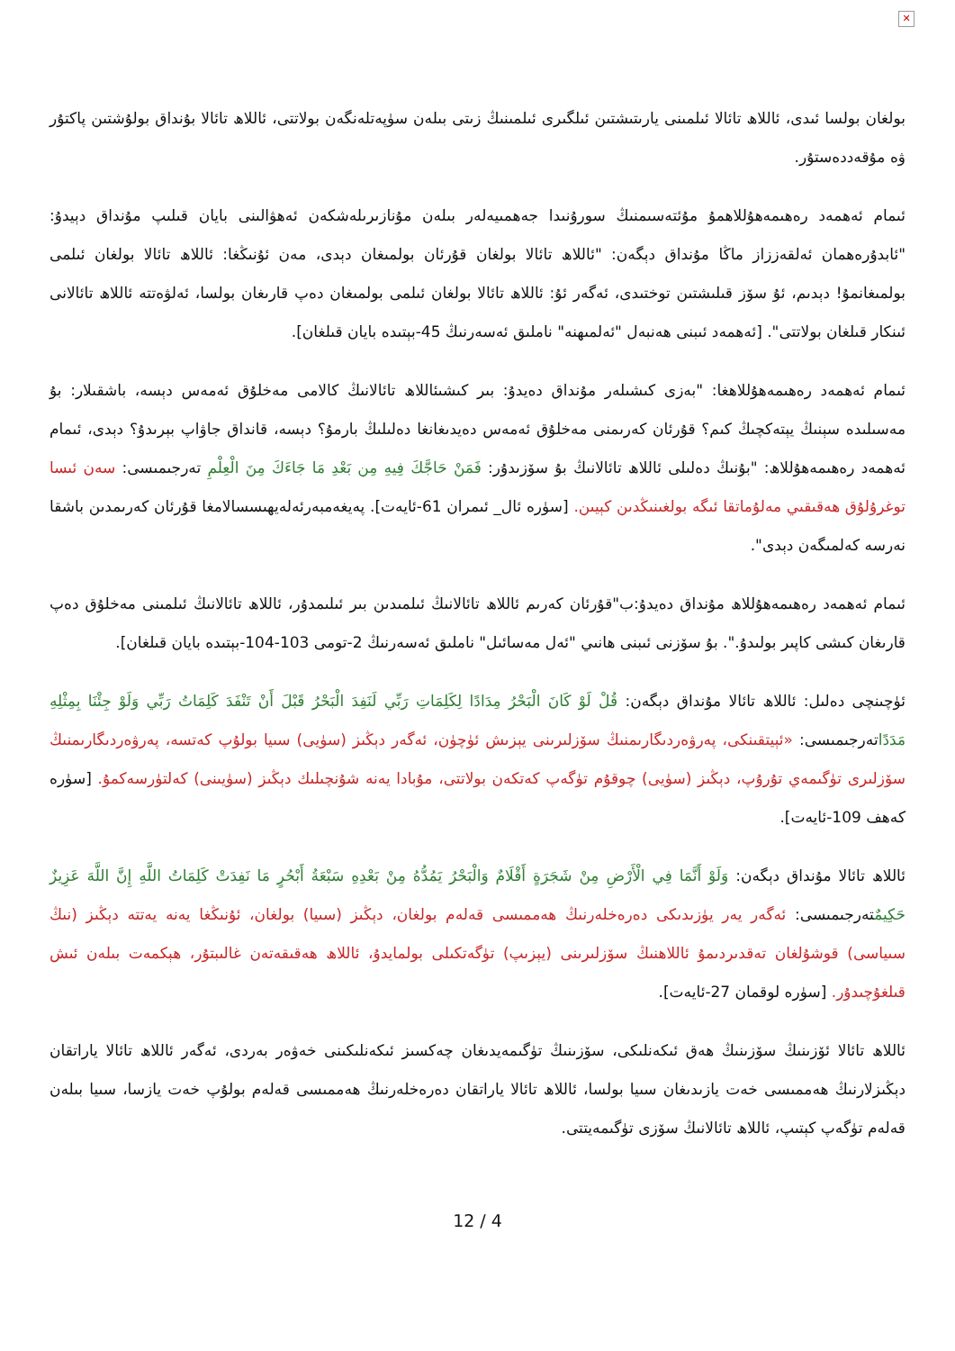✕
بولغان بولسا ئىدى، ئاللاھ تائالا ئىلمىنى يارىتىشتىن ئىلگىرى ئىلمىنىڭ زىتى بىلەن سۈپەتلەنگەن بولاتتى، ئاللاھ تائالا بۇنداق بولۇشتىن پاكتۇر ۋە مۇقەددەستۇر.
ئىمام ئەھمەد رەھىمەھۇللاھمۇ مۇئتەسىمنىڭ سورۇنىدا جەھمىيەلەر بىلەن مۇنازىرىلەشكەن ئەھۋالىنى بايان قىلىپ مۇنداق دېيدۇ: "ئابدۇرەھمان ئەلقەززاز ماڭا مۇنداق دېگەن: "ئاللاھ تائالا بولغان قۇرئان بولمىغان دېدى، مەن ئۇنىڭغا: ئاللاھ تائالا بولغان ئىلمى بولمىغانمۇ! دېدىم، ئۇ سۆز قىلىشتىن توختىدى، ئەگەر ئۇ: ئاللاھ تائالا بولغان ئىلمى بولمىغان دەپ قارىغان بولسا، ئەلۋەتتە ئاللاھ تائالانى ئىنكار قىلغان بولاتتى". [ئەھمەد ئىبنى ھەنبەل "ئەلمىھنە" ناملىق ئەسەرنىڭ 45-بېتىدە بايان قىلغان].
ئىمام ئەھمەد رەھىمەھۇللاھغا: "بەزى كىشىلەر مۇنداق دەيدۇ: بىر كىشىئاللاھ تائالانىڭ كالامى مەخلۇق ئەمەس دېسە، باشقىلار: بۇ مەسىلىدە سېنىڭ يېتەكچىڭ كىم؟ قۇرئان كەرىمنى مەخلۇق ئەمەس دەيدىغانغا دەلىلىڭ بارمۇ؟ دېسە، قانداق جاۋاپ بېرىدۇ؟ دېدى، ئىمام ئەھمەد رەھىمەھۇللاھ: "بۇنىڭ دەلىلى ئاللاھ تائالانىڭ بۇ سۆزىدۇر: فَمَنْ حَاجَّكَ فِيهِ مِن بَعْدِ مَا جَاءَكَ مِنَ الْعِلْمِ تەرجىمىسى: سەن ئىسا توغرۇلۇق ھەقىقىي مەلۇماتقا ئىگە بولغىنىڭدىن كېيىن. [سۈرە ئال_ ئىمران 61-ئايەت]. پەيغەمبەرئەلەيھىسسالامغا قۇرئان كەرىمدىن باشقا نەرسە كەلمىگەن دېدى".
ئىمام ئەھمەد رەھىمەھۇللاھ مۇنداق دەيدۇ:ب"قۇرئان كەرىم ئاللاھ تائالانىڭ ئىلمىدىن بىر ئىلىمدۇر، ئاللاھ تائالانىڭ ئىلمىنى مەخلۇق دەپ قارىغان كىشى كاپىر بولىدۇ.". بۇ سۆزنى ئىبنى ھانىي "ئەل مەسائىل" ناملىق ئەسەرنىڭ 2-تومى 103-104-بېتىدە بايان قىلغان].
ئۈچىنچى دەلىل: ئاللاھ تائالا مۇنداق دېگەن: قُلْ لَوْ كَانَ الْبَحْرُ مِدَادًا لِكَلِمَاتِ رَبِّي لَنَفِدَ الْبَحْرُ قَبْلَ أَنْ تَنْفَدَ كَلِمَاتُ رَبِّي وَلَوْ جِئْنَا بِمِثْلِهِ مَدَدًاتەرجىمىسى: «ئېيتقىنكى، پەرۋەردىگارىمنىڭ سۆزلىرىنى يېزىش ئۈچۈن، ئەگەر دېڭىز (سۈيى) سىيا بولۇپ كەتسە، پەرۋەردىگارىمنىڭ سۆزلىرى تۈگىمەي تۇرۇپ، دېڭىز (سۈيى) چوقۇم تۈگەپ كەتكەن بولاتتى، مۇبادا يەنە شۇنچىلىك دېڭىز (سۈيىنى) كەلتۈرسەكمۇ. [سۈرە كەھف 109-ئايەت].
ئاللاھ تائالا مۇنداق دېگەن: وَلَوْ أَنَّمَا فِي الْأَرْضِ مِنْ شَجَرَةٍ أَقْلَامٌ وَالْبَحْرُ يَمُدُّهُ مِنْ بَعْدِهِ سَبْعَةُ أَبْحُرٍ مَا نَفِدَتْ كَلِمَاتُ اللَّهِ إِنَّ اللَّهَ عَزِيزٌ حَكِيمٌتەرجىمىسى: ئەگەر يەر يۈزىدىكى دەرەخلەرنىڭ ھەممىسى قەلەم بولغان، دېڭىز (سىيا) بولغان، ئۇنىڭغا يەنە يەتتە دېڭىز (نىڭ سىياسى) قوشۇلغان تەقدىردىمۇ ئاللاھنىڭ سۆزلىرىنى (يېزىپ) تۈگەتكىلى بولمايدۇ، ئاللاھ ھەقىقەتەن غالىبتۇر، ھېكمەت بىلەن ئىش قىلغۇچىدۇر. [سۈرە لوقمان 27-ئايەت].
ئاللاھ تائالا ئۆزىنىڭ سۆزىنىڭ ھەق ئىكەنلىكى، سۆزىنىڭ تۈگىمەيدىغان چەكسىز ئىكەنلىكىنى خەۋەر بەردى، ئەگەر ئاللاھ تائالا ياراتقان دېڭىزلارنىڭ ھەممىسى خەت يازىدىغان سىيا بولسا، ئاللاھ تائالا ياراتقان دەرەخلەرنىڭ ھەممىسى قەلەم بولۇپ خەت يازسا، سىيا بىلەن قەلەم تۈگەپ كېتىپ، ئاللاھ تائالانىڭ سۆزى تۈگىمەيتتى.
12 / 4